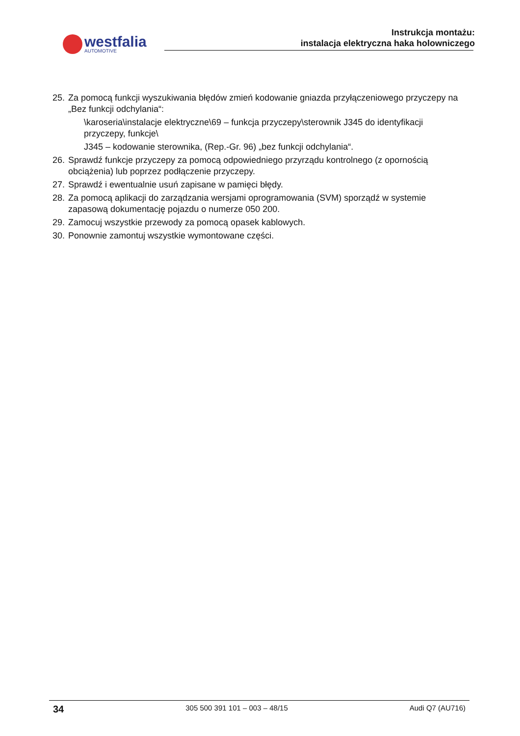westfalia
AUTOMOTIVE
Instrukcja montażu:
instalacja elektryczna haka holowniczego
25. Za pomocą funkcji wyszukiwania błędów zmień kodowanie gniazda przyłączeniowego przyczepy na „Bez funkcji odchylania“:
\karoseria\instalacje elektryczne\69 – funkcja przyczepy\sterownik J345 do identyfikacji przyczepy, funkcje\
J345 – kodowanie sterownika, (Rep.-Gr. 96) „bez funkcji odchylania“.
26. Sprawdź funkcje przyczepy za pomocą odpowiedniego przyrządu kontrolnego (z opornością obciążenia) lub poprzez podłączenie przyczepy.
27. Sprawdź i ewentualnie usuń zapisane w pamięci błędy.
28. Za pomocą aplikacji do zarządzania wersjami oprogramowania (SVM) sporządź w systemie zapasową dokumentację pojazdu o numerze 050 200.
29. Zamocuj wszystkie przewody za pomocą opasek kablowych.
30. Ponownie zamontuj wszystkie wymontowane części.
34 305 500 391 101 – 003 – 48/15 Audi Q7 (AU716)